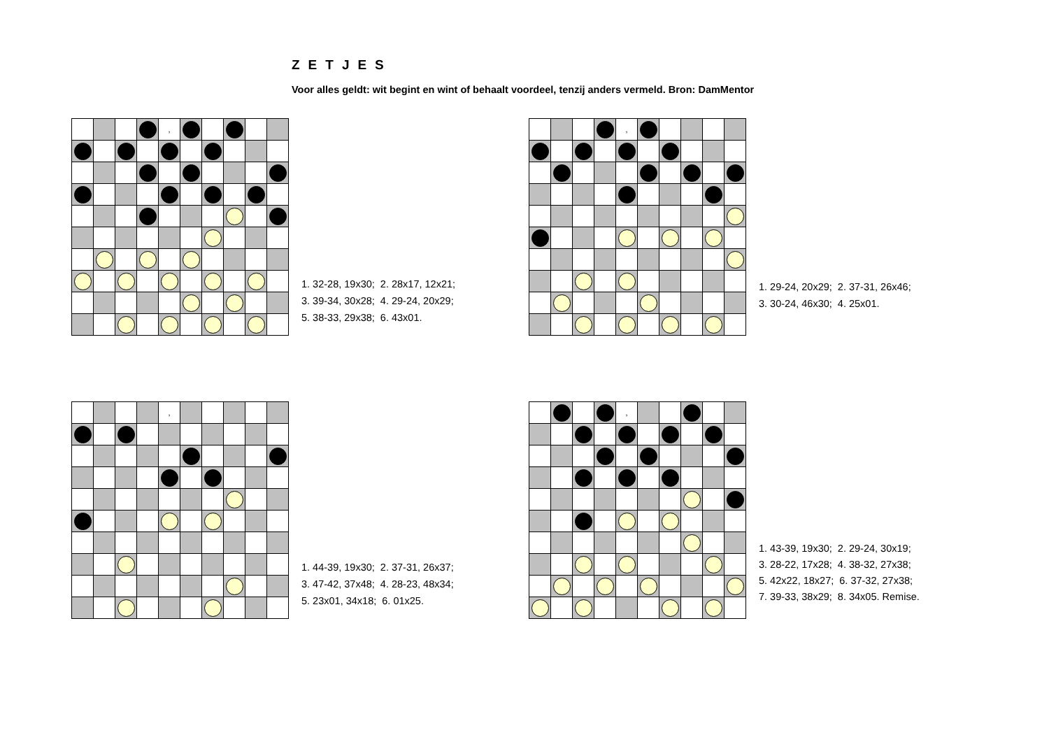ZETJES
Voor alles geldt: wit begint en wint of behaalt voordeel, tenzij anders vermeld. Bron: DamMentor
| | | | | , | | | | | |
1. 32-28, 19x30; 2. 28x17, 12x21;
3. 39-34, 30x28; 4. 29-24, 20x29;
5. 38-33, 29x38; 6. 43x01.
| | | | | , | | | | | |
1. 29-24, 20x29; 2. 37-31, 26x46;
3. 30-24, 46x30; 4. 25x01.
| | | | | , | | | | | |
1. 44-39, 19x30; 2. 37-31, 26x37;
3. 47-42, 37x48; 4. 28-23, 48x34;
5. 23x01, 34x18; 6. 01x25.
| | | | | , | | | | | |
1. 43-39, 19x30; 2. 29-24, 30x19;
3. 28-22, 17x28; 4. 38-32, 27x38;
5. 42x22, 18x27; 6. 37-32, 27x38;
7. 39-33, 38x29; 8. 34x05. Remise.